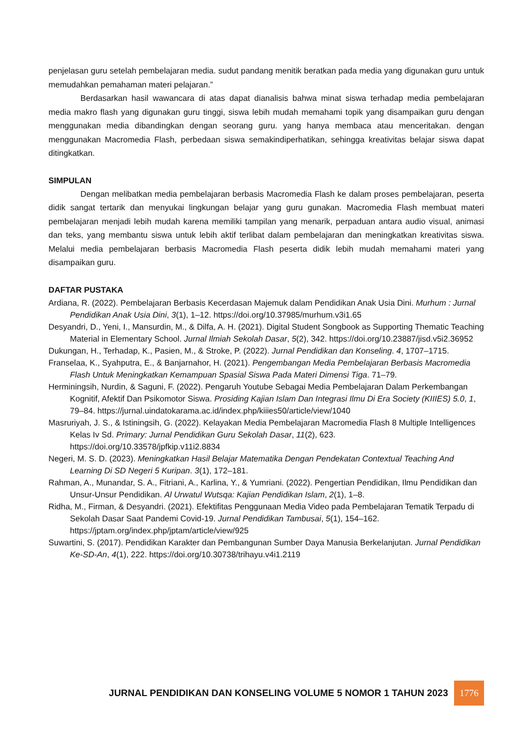penjelasan guru setelah pembelajaran media. sudut pandang menitik beratkan pada media yang digunakan guru untuk memudahkan pemahaman materi pelajaran.”
Berdasarkan hasil wawancara di atas dapat dianalisis bahwa minat siswa terhadap media pembelajaran media makro flash yang digunakan guru tinggi, siswa lebih mudah memahami topik yang disampaikan guru dengan menggunakan media dibandingkan dengan seorang guru. yang hanya membaca atau menceritakan. dengan menggunakan Macromedia Flash, perbedaan siswa semakindiperhatikan, sehingga kreativitas belajar siswa dapat ditingkatkan.
SIMPULAN
Dengan melibatkan media pembelajaran berbasis Macromedia Flash ke dalam proses pembelajaran, peserta didik sangat tertarik dan menyukai lingkungan belajar yang guru gunakan. Macromedia Flash membuat materi pembelajaran menjadi lebih mudah karena memiliki tampilan yang menarik, perpaduan antara audio visual, animasi dan teks, yang membantu siswa untuk lebih aktif terlibat dalam pembelajaran dan meningkatkan kreativitas siswa. Melalui media pembelajaran berbasis Macromedia Flash peserta didik lebih mudah memahami materi yang disampaikan guru.
DAFTAR PUSTAKA
Ardiana, R. (2022). Pembelajaran Berbasis Kecerdasan Majemuk dalam Pendidikan Anak Usia Dini. Murhum : Jurnal Pendidikan Anak Usia Dini, 3(1), 1–12. https://doi.org/10.37985/murhum.v3i1.65
Desyandri, D., Yeni, I., Mansurdin, M., & Dilfa, A. H. (2021). Digital Student Songbook as Supporting Thematic Teaching Material in Elementary School. Jurnal Ilmiah Sekolah Dasar, 5(2), 342. https://doi.org/10.23887/jisd.v5i2.36952
Dukungan, H., Terhadap, K., Pasien, M., & Stroke, P. (2022). Jurnal Pendidikan dan Konseling. 4, 1707–1715.
Franselaa, K., Syahputra, E., & Banjarnahor, H. (2021). Pengembangan Media Pembelajaran Berbasis Macromedia Flash Untuk Meningkatkan Kemampuan Spasial Siswa Pada Materi Dimensi Tiga. 71–79.
Herminingsih, Nurdin, & Saguni, F. (2022). Pengaruh Youtube Sebagai Media Pembelajaran Dalam Perkembangan Kognitif, Afektif Dan Psikomotor Siswa. Prosiding Kajian Islam Dan Integrasi Ilmu Di Era Society (KIIIES) 5.0, 1, 79–84. https://jurnal.uindatokarama.ac.id/index.php/kiiies50/article/view/1040
Masruriyah, J. S., & Istiningsih, G. (2022). Kelayakan Media Pembelajaran Macromedia Flash 8 Multiple Intelligences Kelas Iv Sd. Primary: Jurnal Pendidikan Guru Sekolah Dasar, 11(2), 623. https://doi.org/10.33578/jpfkip.v11i2.8834
Negeri, M. S. D. (2023). Meningkatkan Hasil Belajar Matematika Dengan Pendekatan Contextual Teaching And Learning Di SD Negeri 5 Kuripan. 3(1), 172–181.
Rahman, A., Munandar, S. A., Fitriani, A., Karlina, Y., & Yumriani. (2022). Pengertian Pendidikan, Ilmu Pendidikan dan Unsur-Unsur Pendidikan. Al Urwatul Wutsqa: Kajian Pendidikan Islam, 2(1), 1–8.
Ridha, M., Firman, & Desyandri. (2021). Efektifitas Penggunaan Media Video pada Pembelajaran Tematik Terpadu di Sekolah Dasar Saat Pandemi Covid-19. Jurnal Pendidikan Tambusai, 5(1), 154–162. https://jptam.org/index.php/jptam/article/view/925
Suwartini, S. (2017). Pendidikan Karakter dan Pembangunan Sumber Daya Manusia Berkelanjutan. Jurnal Pendidikan Ke-SD-An, 4(1), 222. https://doi.org/10.30738/trihayu.v4i1.2119
JURNAL PENDIDIKAN DAN KONSELING VOLUME 5 NOMOR 1 TAHUN 2023
1776